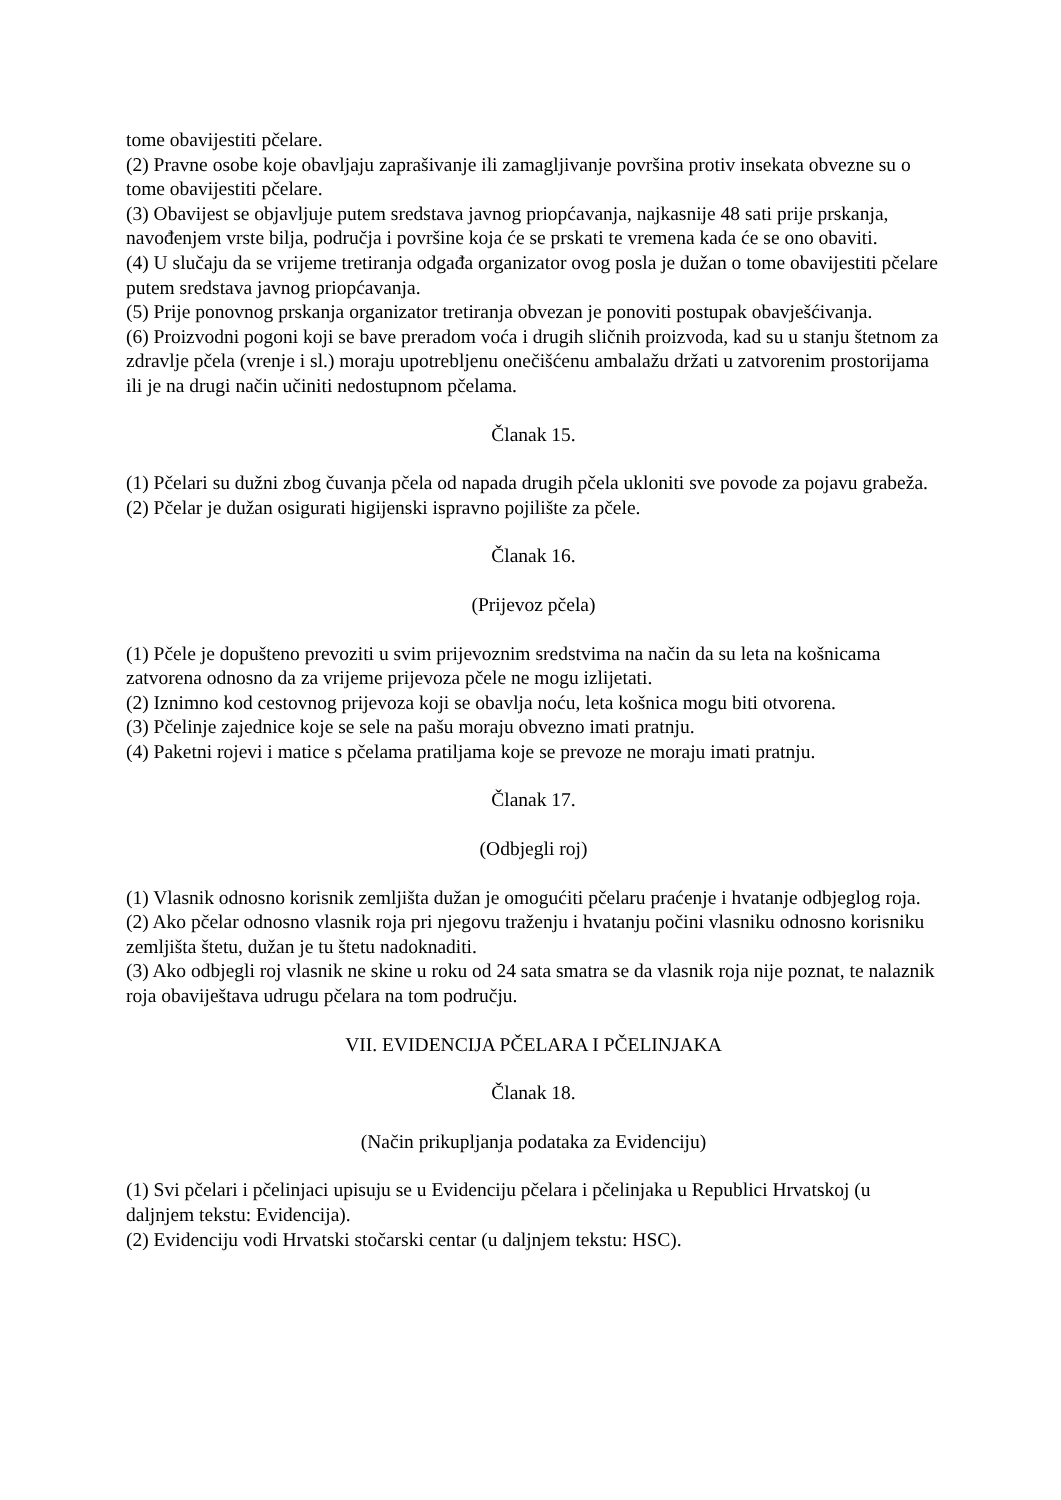tome obavijestiti pčelare.
(2) Pravne osobe koje obavljaju zaprašivanje ili zamagljivanje površina protiv insekata obvezne su o tome obavijestiti pčelare.
(3) Obavijest se objavljuje putem sredstava javnog priopćavanja, najkasnije 48 sati prije prskanja, navođenjem vrste bilja, područja i površine koja će se prskati te vremena kada će se ono obaviti.
(4) U slučaju da se vrijeme tretiranja odgađa organizator ovog posla je dužan o tome obavijestiti pčelare putem sredstava javnog priopćavanja.
(5) Prije ponovnog prskanja organizator tretiranja obvezan je ponoviti postupak obavješćivanja.
(6) Proizvodni pogoni koji se bave preradom voća i drugih sličnih proizvoda, kad su u stanju štetnom za zdravlje pčela (vrenje i sl.) moraju upotrebljenu onečišćenu ambalažu držati u zatvorenim prostorijama ili je na drugi način učiniti nedostupnom pčelama.
Članak 15.
(1) Pčelari su dužni zbog čuvanja pčela od napada drugih pčela ukloniti sve povode za pojavu grabeža.
(2) Pčelar je dužan osigurati higijenski ispravno pojilište za pčele.
Članak 16.
(Prijevoz pčela)
(1) Pčele je dopušteno prevoziti u svim prijevoznim sredstvima na način da su leta na košnicama zatvorena odnosno da za vrijeme prijevoza pčele ne mogu izlijetati.
(2) Iznimno kod cestovnog prijevoza koji se obavlja noću, leta košnica mogu biti otvorena.
(3) Pčelinje zajednice koje se sele na pašu moraju obvezno imati pratnju.
(4) Paketni rojevi i matice s pčelama pratiljama koje se prevoze ne moraju imati pratnju.
Članak 17.
(Odbjegli roj)
(1) Vlasnik odnosno korisnik zemljišta dužan je omogućiti pčelaru praćenje i hvatanje odbjeglog roja.
(2) Ako pčelar odnosno vlasnik roja pri njegovu traženju i hvatanju počini vlasniku odnosno korisniku zemljišta štetu, dužan je tu štetu nadoknaditi.
(3) Ako odbjegli roj vlasnik ne skine u roku od 24 sata smatra se da vlasnik roja nije poznat, te nalaznik roja obaviještava udrugu pčelara na tom području.
VII. EVIDENCIJA PČELARA I PČELINJAKA
Članak 18.
(Način prikupljanja podataka za Evidenciju)
(1) Svi pčelari i pčelinjaci upisuju se u Evidenciju pčelara i pčelinjaka u Republici Hrvatskoj (u daljnjem tekstu: Evidencija).
(2) Evidenciju vodi Hrvatski stočarski centar (u daljnjem tekstu: HSC).